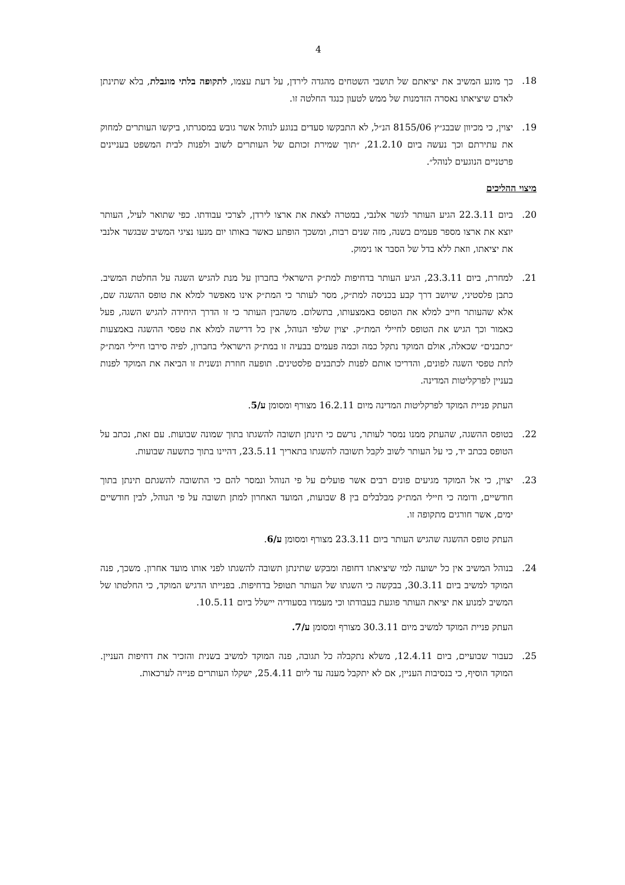4
.18 כך מונע המשיב את יציאתם של תושבי השטחים מהגדה לירדן, על דעת עצמו, לתקופה בלתי מוגבלת, בלא שתינתן לאדם שיציאתו נאסרה הזדמנות של ממש לטעון כנגד החלטה זו.
.19 יצוין, כי מכיוון שבבג״ץ 8155/06 הנ״ל, לא התבקשו סעדים בנוגע לנוהל אשר גובש במסגרתו, ביקשו העותרים למחוק את עתירתם וכך נעשה ביום 21.2.10, ״תוך שמירת זכותם של העותרים לשוב ולפנות לבית המשפט בעניינים פרטניים הנוגעים לנוהל״.
מיצוי ההליכים
.20 ביום 22.3.11 הגיע העותר לגשר אלנבי, במטרה לצאת את ארצו לירדן, לצרכי עבודתו. כפי שתואר לעיל, העותר יוצא את ארצו מספר פעמים בשנה, מזה שנים רבות, ומשכך הופתע כאשר באותו יום מנעו נציגי המשיב שבגשר אלנבי את יציאתו, וזאת ללא בדל של הסבר או נימוק.
.21 למחרת, ביום 23.3.11, הגיע העותר בדחיפות למת״ק הישראלי בחברון על מנת להגיש השגה על החלטת המשיב. כתבן פלסטיני, שיושב דרך קבע בכניסה למת״ק, מסר לעותר כי המת״ק אינו מאפשר למלא את טופס ההשגה שם, אלא שהעותר חייב למלא את הטופס באמצעותו, בתשלום. משהבין העותר כי זו הדרך היחידה להגיש השגה, פעל כאמור וכך הגיש את הטופס לחיילי המת״ק. יצוין שלפי הנוהל, אין כל דרישה למלא את טפסי ההשגה באמצעות ״כתבנים״ שכאלה, אולם המוקד נתקל כמה וכמה פעמים בבעיה זו במת״ק הישראלי בחברון, לפיה סירבו חיילי המת״ק לתת טפסי השגה לפונים, והדריכו אותם לפנות לכתבנים פלסטינים. תופעה חוזרת ונשנית זו הביאה את המוקד לפנות בעניין לפרקליטות המדינה.
העתק פניית המוקד לפרקליטות המדינה מיום 16.2.11 מצורף ומסומן ע/5.
.22 בטופס ההשגה, שהעתק ממנו נמסר לעותר, נרשם כי תינתן תשובה להשגתו בתוך שמונה שבועות. עם זאת, נכתב על הטופס בכתב יד, כי על העותר לשוב לקבל תשובה להשגתו בתאריך 23.5.11, דהיינו בתוך כתשעה שבועות.
.23 יצוין, כי אל המוקד מגיעים פונים רבים אשר פועלים על פי הנוהל ונמסר להם כי התשובה להשגתם תינתן בתוך חודשיים, ודומה כי חיילי המת״ק מבלבלים בין 8 שבועות, המועד האחרון למתן תשובה על פי הנוהל, לבין חודשיים ימים, אשר חורגים מתקופה זו.
העתק טופס ההשגה שהגיש העותר ביום 23.3.11 מצורף ומסומן ע/6.
.24 בנוהל המשיב אין כל ישועה למי שיציאתו דחופה ומבקש שתינתן תשובה להשגתו לפני אותו מועד אחרון. משכך, פנה המוקד למשיב ביום 30.3.11, בבקשה כי השגתו של העותר תטופל בדחיפות. בפנייתו הדגיש המוקד, כי החלטתו של המשיב למנוע את יציאת העותר פוגעת בעבודתו וכי מעמדו בסעודיה יישלל ביום 10.5.11.
העתק פניית המוקד למשיב מיום 30.3.11 מצורף ומסומן ע/7.
.25 כעבור שבועיים, ביום 12.4.11, משלא נתקבלה כל תגובה, פנה המוקד למשיב בשנית והזכיר את דחיפות העניין. המוקד הוסיף, כי בנסיבות העניין, אם לא יתקבל מענה עד ליום 25.4.11, ישקלו העותרים פנייה לערכאות.